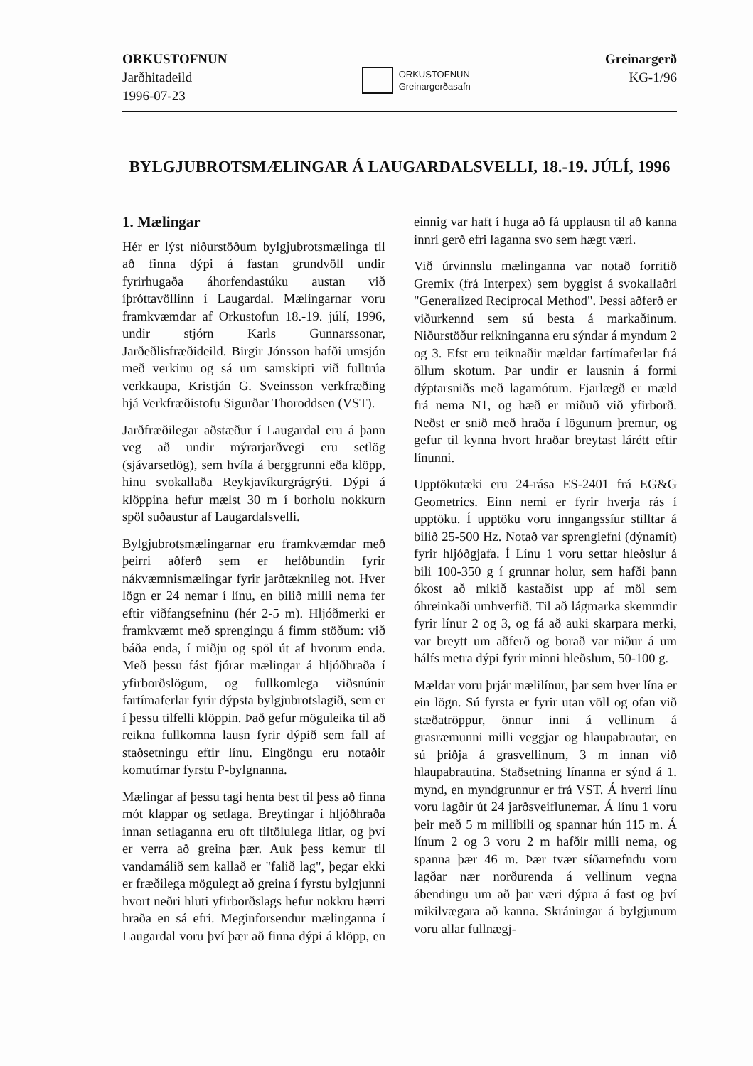ORKUSTOFNUN
Jarðhitadeild
1996-07-23
ORKUSTOFNUN
Greinargerðasafn
Greinargerð
KG-1/96
BYLGJUBROTSMÆLINGAR Á LAUGARDALSVELLI, 18.-19. JÚLÍ, 1996
1. Mælingar
Hér er lýst niðurstöðum bylgjubrotsmælinga til að finna dýpi á fastan grundvöll undir fyrirhugaða áhorfendastúku austan við íþróttavöllinn í Laugardal. Mælingarnar voru framkvæmdar af Orkustofun 18.-19. júlí, 1996, undir stjórn Karls Gunnarssonar, Jarðeðlisfræðideild. Birgir Jónsson hafði umsjón með verkinu og sá um samskipti við fulltrúa verkkaupa, Kristján G. Sveinsson verkfræðing hjá Verkfræðistofu Sigurðar Thoroddsen (VST).
Jarðfræðilegar aðstæður í Laugardal eru á þann veg að undir mýrarjarðvegi eru setlög (sjávarsetlög), sem hvíla á berggrunni eða klöpp, hinu svokallaða Reykjavíkurgrágrýti. Dýpi á klöppina hefur mælst 30 m í borholu nokkurn spöl suðaustur af Laugardalsvelli.
Bylgjubrotsmælingarnar eru framkvæmdar með þeirri aðferð sem er hefðbundin fyrir nákvæmnismælingar fyrir jarðtæknileg not. Hver lögn er 24 nemar í línu, en bilið milli nema fer eftir viðfangsefninu (hér 2-5 m). Hljóðmerki er framkvæmt með sprengingu á fimm stöðum: við báða enda, í miðju og spöl út af hvorum enda. Með þessu fást fjórar mælingar á hljóðhraða í yfirborðslögum, og fullkomlega viðsnúnir fartímaferlar fyrir dýpsta bylgjubrotslagið, sem er í þessu tilfelli klöppin. Það gefur möguleika til að reikna fullkomna lausn fyrir dýpið sem fall af staðsetningu eftir línu. Eingöngu eru notaðir komutímar fyrstu P-bylgnanna.
Mælingar af þessu tagi henta best til þess að finna mót klappar og setlaga. Breytingar í hljóðhraða innan setlaganna eru oft tiltölulega litlar, og því er verra að greina þær. Auk þess kemur til vandamálið sem kallað er "falið lag", þegar ekki er fræðilega mögulegt að greina í fyrstu bylgjunni hvort neðri hluti yfirborðslags hefur nokkru hærri hraða en sá efri. Meginforsendur mælinganna í Laugardal voru því þær að finna dýpi á klöpp, en einnig var haft í huga að fá upplausn til að kanna innri gerð efri laganna svo sem hægt væri.
Við úrvinnslu mælinganna var notað forritið Gremix (frá Interpex) sem byggist á svokallaðri "Generalized Reciprocal Method". Þessi aðferð er viðurkennd sem sú besta á markaðinum. Niðurstöður reikninganna eru sýndar á myndum 2 og 3. Efst eru teiknaðir mældar fartímaferlar frá öllum skotum. Þar undir er lausnin á formi dýptarsniðs með lagamótum. Fjarlægð er mæld frá nema N1, og hæð er miðuð við yfirborð. Neðst er snið með hraða í lögunum þremur, og gefur til kynna hvort hraðar breytast lárétt eftir línunni.
Upptökutæki eru 24-rása ES-2401 frá EG&G Geometrics. Einn nemi er fyrir hverja rás í upptöku. Í upptöku voru inngangssíur stilltar á bilið 25-500 Hz. Notað var sprengiefni (dýnamít) fyrir hljóðgjafa. Í Línu 1 voru settar hleðslur á bili 100-350 g í grunnar holur, sem hafði þann ókost að mikið kastaðist upp af möl sem óhreinkaði umhverfið. Til að lágmarka skemmdir fyrir línur 2 og 3, og fá að auki skarpara merki, var breytt um aðferð og borað var niður á um hálfs metra dýpi fyrir minni hleðslum, 50-100 g.
Mældar voru þrjár mælilínur, þar sem hver lína er ein lögn. Sú fyrsta er fyrir utan völl og ofan við stæðatröppur, önnur inni á vellinum á grasræmunni milli veggjar og hlaupabrautar, en sú þriðja á grasvellinum, 3 m innan við hlaupabrautina. Staðsetning línanna er sýnd á 1. mynd, en myndgrunnur er frá VST. Á hverri línu voru lagðir út 24 jarðsveiflunemar. Á línu 1 voru þeir með 5 m millibili og spannar hún 115 m. Á línum 2 og 3 voru 2 m hafðir milli nema, og spanna þær 46 m. Þær tvær síðarnefndu voru lagðar nær norðurenda á vellinum vegna ábendingu um að þar væri dýpra á fast og því mikilvægara að kanna. Skráningar á bylgjunum voru allar fullnægj-